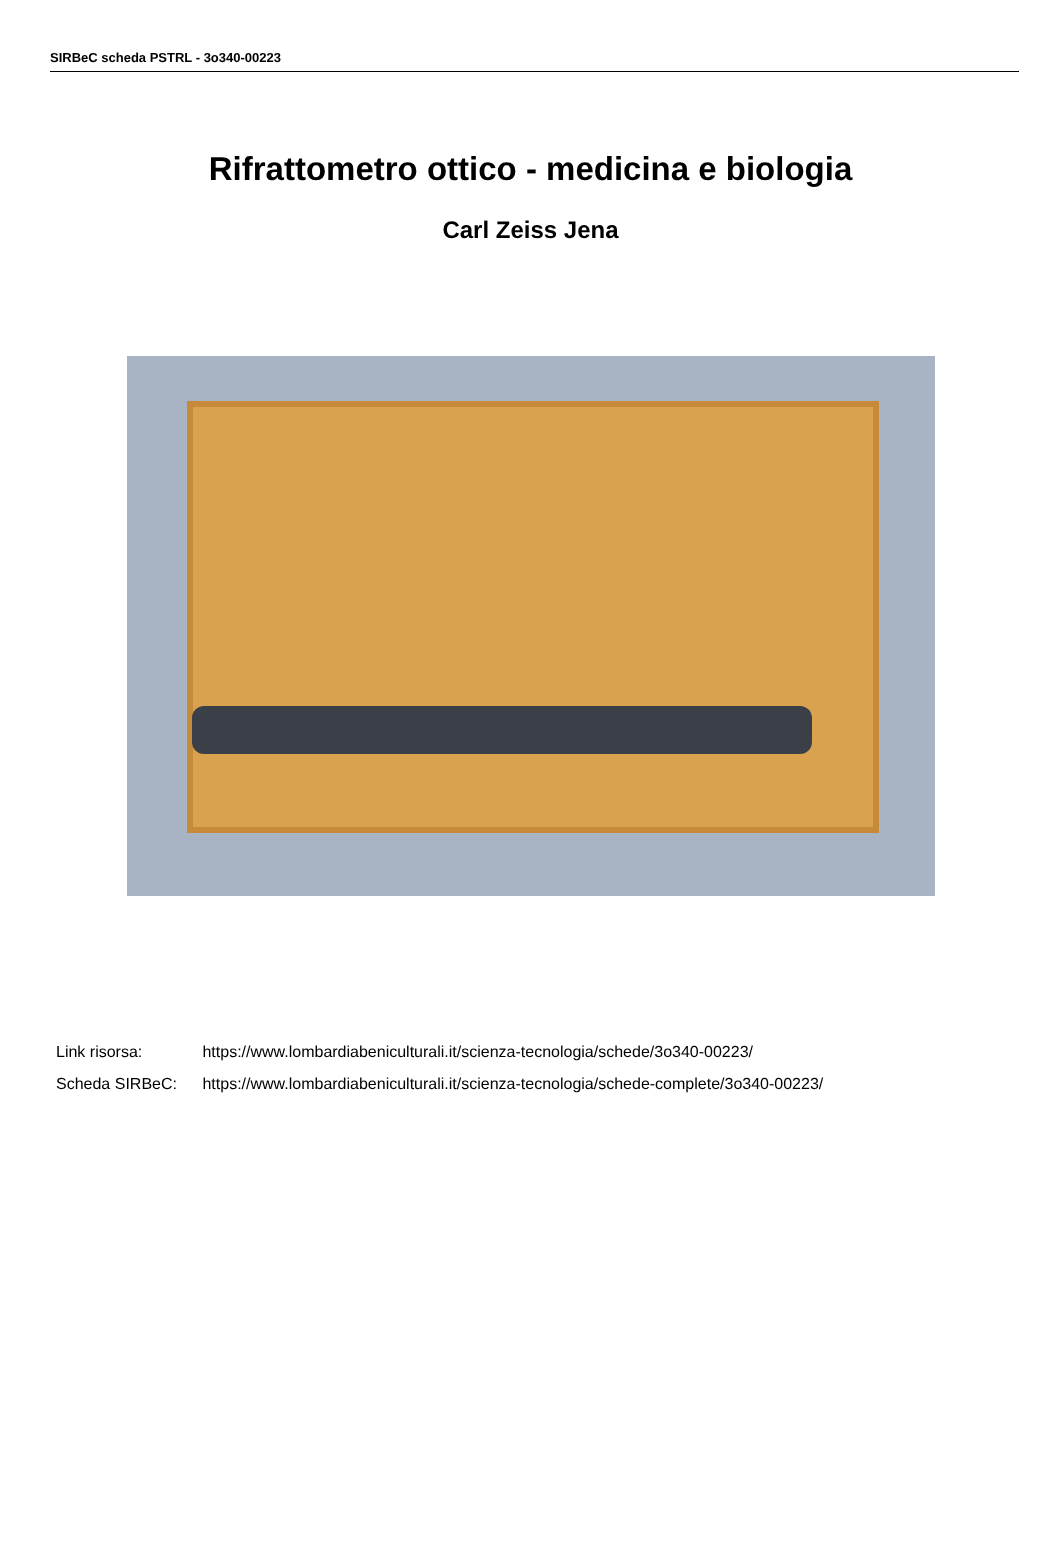SIRBeC scheda PSTRL - 3o340-00223
Rifrattometro ottico - medicina e biologia
Carl Zeiss Jena
Link risorsa: https://www.lombardiabeniculturali.it/scienza-tecnologia/schede/3o340-00223/
Scheda SIRBeC: https://www.lombardiabeniculturali.it/scienza-tecnologia/schede-complete/3o340-00223/